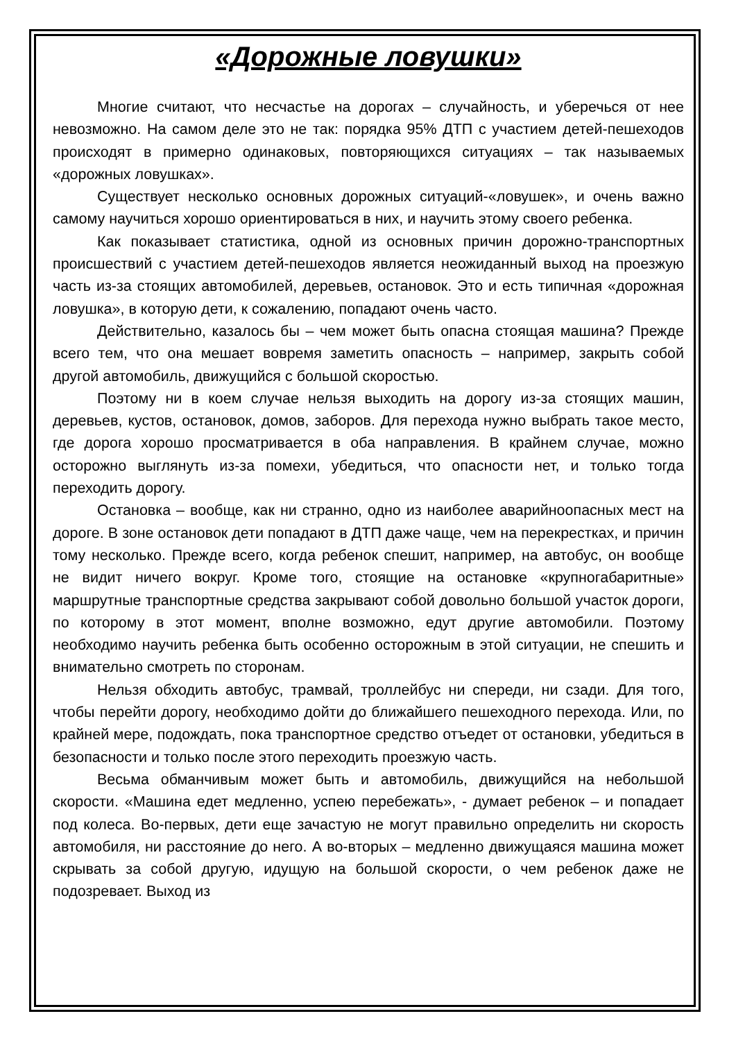«Дорожные ловушки»
Многие считают, что несчастье на дорогах – случайность, и уберечься от нее невозможно. На самом деле это не так: порядка 95% ДТП с участием детей-пешеходов происходят в примерно одинаковых, повторяющихся ситуациях – так называемых «дорожных ловушках».
Существует несколько основных дорожных ситуаций-«ловушек», и очень важно самому научиться хорошо ориентироваться в них, и научить этому своего ребенка.
Как показывает статистика, одной из основных причин дорожно-транспортных происшествий с участием детей-пешеходов является неожиданный выход на проезжую часть из-за стоящих автомобилей, деревьев, остановок. Это и есть типичная «дорожная ловушка», в которую дети, к сожалению, попадают очень часто.
Действительно, казалось бы – чем может быть опасна стоящая машина? Прежде всего тем, что она мешает вовремя заметить опасность – например, закрыть собой другой автомобиль, движущийся с большой скоростью.
Поэтому ни в коем случае нельзя выходить на дорогу из-за стоящих машин, деревьев, кустов, остановок, домов, заборов. Для перехода нужно выбрать такое место, где дорога хорошо просматривается в оба направления. В крайнем случае, можно осторожно выглянуть из-за помехи, убедиться, что опасности нет, и только тогда переходить дорогу.
Остановка – вообще, как ни странно, одно из наиболее аварийноопасных мест на дороге. В зоне остановок дети попадают в ДТП даже чаще, чем на перекрестках, и причин тому несколько. Прежде всего, когда ребенок спешит, например, на автобус, он вообще не видит ничего вокруг. Кроме того, стоящие на остановке «крупногабаритные» маршрутные транспортные средства закрывают собой довольно большой участок дороги, по которому в этот момент, вполне возможно, едут другие автомобили. Поэтому необходимо научить ребенка быть особенно осторожным в этой ситуации, не спешить и внимательно смотреть по сторонам.
Нельзя обходить автобус, трамвай, троллейбус ни спереди, ни сзади. Для того, чтобы перейти дорогу, необходимо дойти до ближайшего пешеходного перехода. Или, по крайней мере, подождать, пока транспортное средство отъедет от остановки, убедиться в безопасности и только после этого переходить проезжую часть.
Весьма обманчивым может быть и автомобиль, движущийся на небольшой скорости. «Машина едет медленно, успею перебежать», - думает ребенок – и попадает под колеса. Во-первых, дети еще зачастую не могут правильно определить ни скорость автомобиля, ни расстояние до него. А во-вторых – медленно движущаяся машина может скрывать за собой другую, идущую на большой скорости, о чем ребенок даже не подозревает. Выход из